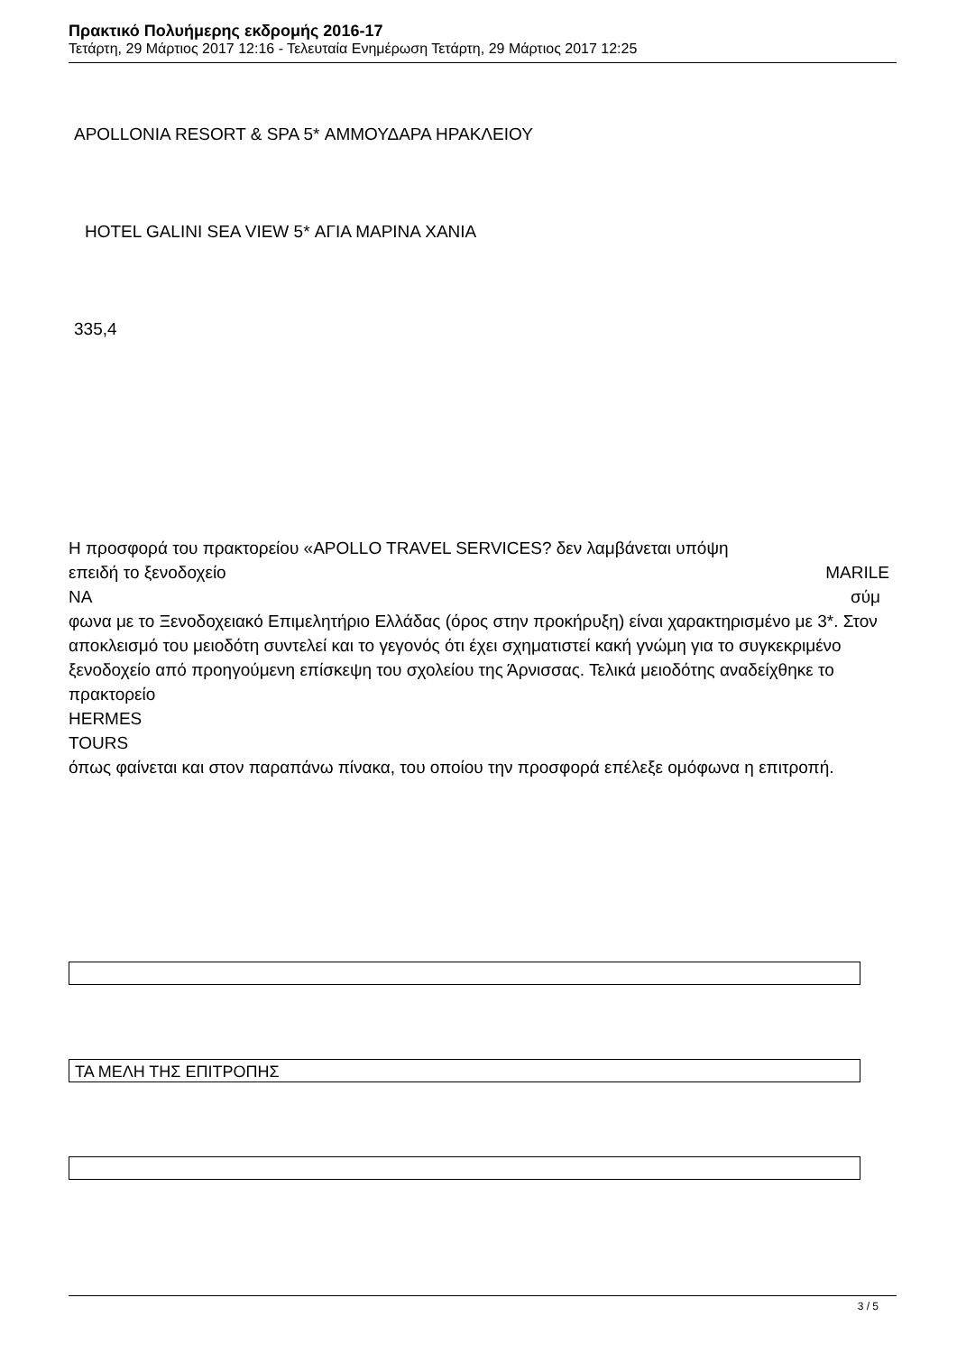Πρακτικό Πολυήμερης εκδρομής 2016-17
Τετάρτη, 29 Μάρτιος 2017 12:16 - Τελευταία Ενημέρωση Τετάρτη, 29 Μάρτιος 2017 12:25
APOLLONIA RESORT & SPA 5* ΑΜΜΟΥΔΑΡΑ ΗΡΑΚΛΕΙΟΥ
HOTEL GALINI SEA VIEW 5* ΑΓΙΑ ΜΑΡΙΝΑ ΧΑΝΙΑ
335,4
Η προσφορά του πρακτορείου «APOLLO TRAVEL SERVICES? δεν λαμβάνεται υπόψη
επειδή το ξενοδοχείο MARILE
NA σύμ
φωνα με το Ξενοδοχειακό Επιμελητήριο Ελλάδας (όρος στην προκήρυξη) είναι χαρακτηρισμένο με 3*. Στον αποκλεισμό του μειοδότη συντελεί και το γεγονός ότι έχει σχηματιστεί κακή γνώμη για το συγκεκριμένο ξενοδοχείο από προηγούμενη επίσκεψη του σχολείου της Άρνισσας. Τελικά μειοδότης αναδείχθηκε το πρακτορείο
HERMES
TOURS
όπως φαίνεται και στον παραπάνω πίνακα, του οποίου την προσφορά επέλεξε ομόφωνα η επιτροπή.
ΤΑ ΜΕΛΗ ΤΗΣ ΕΠΙΤΡΟΠΗΣ
3 / 5